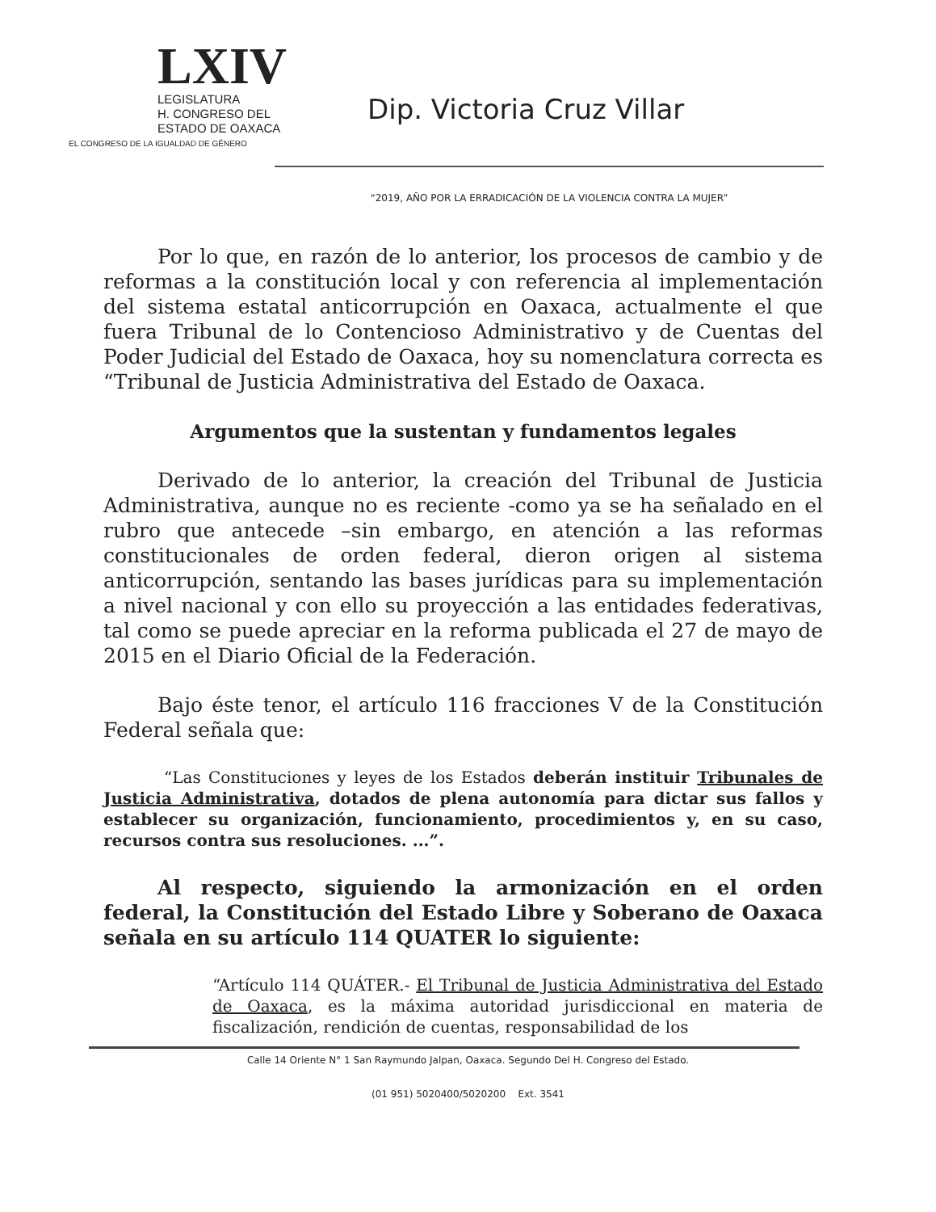LXIV
LEGISLATURA
H. CONGRESO DEL
ESTADO DE OAXACA
EL CONGRESO DE LA IGUALDAD DE GÉNERO
Dip. Victoria Cruz Villar
“2019, AÑO POR LA ERRADICACIÓN DE LA VIOLENCIA CONTRA LA MUJER”
Por lo que, en razón de lo anterior, los procesos de cambio y de reformas a la constitución local y con referencia al implementación del sistema estatal anticorrupción en Oaxaca, actualmente el que fuera Tribunal de lo Contencioso Administrativo y de Cuentas del Poder Judicial del Estado de Oaxaca, hoy su nomenclatura correcta es “Tribunal de Justicia Administrativa del Estado de Oaxaca.
Argumentos que la sustentan y fundamentos legales
Derivado de lo anterior, la creación del Tribunal de Justicia Administrativa, aunque no es reciente -como ya se ha señalado en el rubro que antecede –sin embargo, en atención a las reformas constitucionales de orden federal, dieron origen al sistema anticorrupción, sentando las bases jurídicas para su implementación a nivel nacional y con ello su proyección a las entidades federativas, tal como se puede apreciar en la reforma publicada el 27 de mayo de 2015 en el Diario Oficial de la Federación.
Bajo éste tenor, el artículo 116 fracciones V de la Constitución Federal señala que:
“Las Constituciones y leyes de los Estados deberán instituir Tribunales de Justicia Administrativa, dotados de plena autonomía para dictar sus fallos y establecer su organización, funcionamiento, procedimientos y, en su caso, recursos contra sus resoluciones. ...”.
Al respecto, siguiendo la armonización en el orden federal, la Constitución del Estado Libre y Soberano de Oaxaca señala en su artículo 114 QUATER lo siguiente:
“Artículo 114 QUÁTER.- El Tribunal de Justicia Administrativa del Estado de Oaxaca, es la máxima autoridad jurisdiccional en materia de fiscalización, rendición de cuentas, responsabilidad de los
Calle 14 Oriente N° 1 San Raymundo Jalpan, Oaxaca. Segundo Del H. Congreso del Estado.
(01 951) 5020400/5020200 Ext. 3541